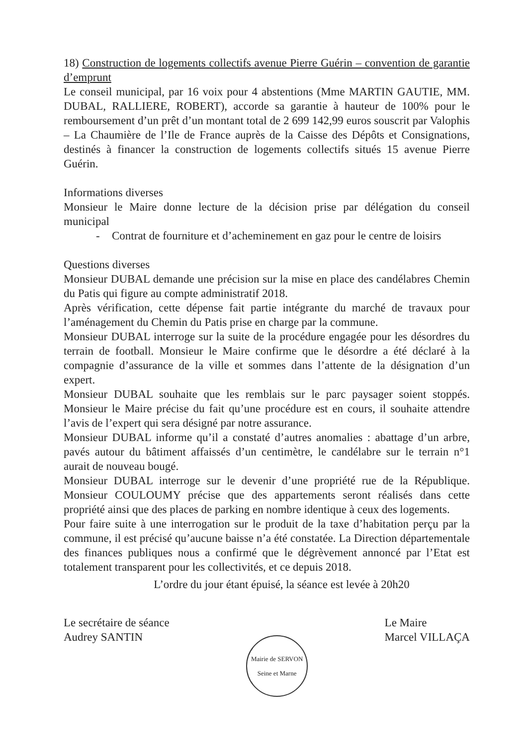18) Construction de logements collectifs avenue Pierre Guérin – convention de garantie d’emprunt
Le conseil municipal, par 16 voix pour 4 abstentions (Mme MARTIN GAUTIE, MM. DUBAL, RALLIERE, ROBERT), accorde sa garantie à hauteur de 100% pour le remboursement d’un prêt d’un montant total de 2 699 142,99 euros souscrit par Valophis – La Chaumière de l’Ile de France auprès de la Caisse des Dépôts et Consignations, destinés à financer la construction de logements collectifs situés 15 avenue Pierre Guérin.
Informations diverses
Monsieur le Maire donne lecture de la décision prise par délégation du conseil municipal
- Contrat de fourniture et d’acheminement en gaz pour le centre de loisirs
Questions diverses
Monsieur DUBAL demande une précision sur la mise en place des candélabres Chemin du Patis qui figure au compte administratif 2018.
Après vérification, cette dépense fait partie intégrante du marché de travaux pour l’aménagement du Chemin du Patis prise en charge par la commune.
Monsieur DUBAL interroge sur la suite de la procédure engagée pour les désordres du terrain de football. Monsieur le Maire confirme que le désordre a été déclaré à la compagnie d’assurance de la ville et sommes dans l’attente de la désignation d’un expert.
Monsieur DUBAL souhaite que les remblais sur le parc paysager soient stoppés. Monsieur le Maire précise du fait qu’une procédure est en cours, il souhaite attendre l’avis de l’expert qui sera désigné par notre assurance.
Monsieur DUBAL informe qu’il a constaté d’autres anomalies : abattage d’un arbre, pavés autour du bâtiment affaissés d’un centimètre, le candélabre sur le terrain n°1 aurait de nouveau bougé.
Monsieur DUBAL interroge sur le devenir d’une propriété rue de la République. Monsieur COULOUMY précise que des appartements seront réalisés dans cette propriété ainsi que des places de parking en nombre identique à ceux des logements.
Pour faire suite à une interrogation sur le produit de la taxe d’habitation perçu par la commune, il est précisé qu’aucune baisse n’a été constatée. La Direction départementale des finances publiques nous a confirmé que le dégrèvement annoncé par l’Etat est totalement transparent pour les collectivités, et ce depuis 2018.
L’ordre du jour étant épuisé, la séance est levée à 20h20
Le secrétaire de séance
Audrey SANTIN
Mairie de SERVON
Seine et Marne
Le Maire
Marcel VILLAÇA